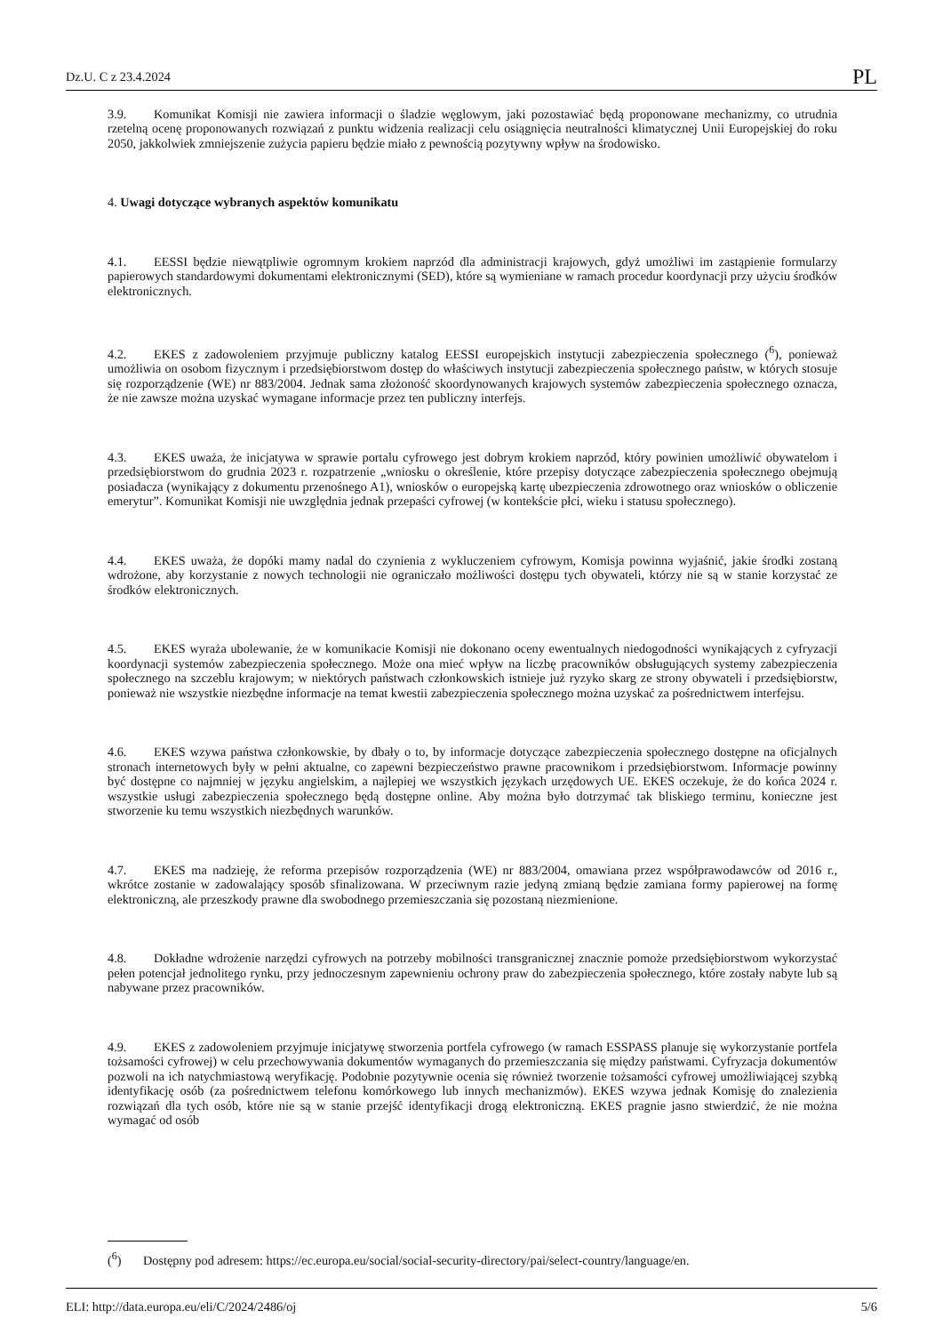Dz.U. C z 23.4.2024 PL
3.9. Komunikat Komisji nie zawiera informacji o śladzie węglowym, jaki pozostawiać będą proponowane mechanizmy, co utrudnia rzetelną ocenę proponowanych rozwiązań z punktu widzenia realizacji celu osiągnięcia neutralności klimatycznej Unii Europejskiej do roku 2050, jakkolwiek zmniejszenie zużycia papieru będzie miało z pewnością pozytywny wpływ na środowisko.
4. Uwagi dotyczące wybranych aspektów komunikatu
4.1. EESSI będzie niewątpliwie ogromnym krokiem naprzód dla administracji krajowych, gdyż umożliwi im zastąpienie formularzy papierowych standardowymi dokumentami elektronicznymi (SED), które są wymieniane w ramach procedur koordynacji przy użyciu środków elektronicznych.
4.2. EKES z zadowoleniem przyjmuje publiczny katalog EESSI europejskich instytucji zabezpieczenia społecznego (<sup>6</sup>), ponieważ umożliwia on osobom fizycznym i przedsiębiorstwom dostęp do właściwych instytucji zabezpieczenia społecznego państw, w których stosuje się rozporządzenie (WE) nr 883/2004. Jednak sama złożoność skoordynowanych krajowych systemów zabezpieczenia społecznego oznacza, że nie zawsze można uzyskać wymagane informacje przez ten publiczny interfejs.
4.3. EKES uważa, że inicjatywa w sprawie portalu cyfrowego jest dobrym krokiem naprzód, który powinien umożliwić obywatelom i przedsiębiorstwom do grudnia 2023 r. rozpatrzenie „wniosku o określenie, które przepisy dotyczące zabezpieczenia społecznego obejmują posiadacza (wynikający z dokumentu przenośnego A1), wniosków o europejską kartę ubezpieczenia zdrowotnego oraz wniosków o obliczenie emerytur”. Komunikat Komisji nie uwzględnia jednak przepaści cyfrowej (w kontekście płci, wieku i statusu społecznego).
4.4. EKES uważa, że dopóki mamy nadal do czynienia z wykluczeniem cyfrowym, Komisja powinna wyjaśnić, jakie środki zostaną wdrożone, aby korzystanie z nowych technologii nie ograniczało możliwości dostępu tych obywateli, którzy nie są w stanie korzystać ze środków elektronicznych.
4.5. EKES wyraża ubolewanie, że w komunikacie Komisji nie dokonano oceny ewentualnych niedogodności wynikających z cyfryzacji koordynacji systemów zabezpieczenia społecznego. Może ona mieć wpływ na liczbę pracowników obsługujących systemy zabezpieczenia społecznego na szczeblu krajowym; w niektórych państwach członkowskich istnieje już ryzyko skarg ze strony obywateli i przedsiębiorstw, ponieważ nie wszystkie niezbędne informacje na temat kwestii zabezpieczenia społecznego można uzyskać za pośrednictwem interfejsu.
4.6. EKES wzywa państwa członkowskie, by dbały o to, by informacje dotyczące zabezpieczenia społecznego dostępne na oficjalnych stronach internetowych były w pełni aktualne, co zapewni bezpieczeństwo prawne pracownikom i przedsiębiorstwom. Informacje powinny być dostępne co najmniej w języku angielskim, a najlepiej we wszystkich językach urzędowych UE. EKES oczekuje, że do końca 2024 r. wszystkie usługi zabezpieczenia społecznego będą dostępne online. Aby można było dotrzymać tak bliskiego terminu, konieczne jest stworzenie ku temu wszystkich niezbędnych warunków.
4.7. EKES ma nadzieję, że reforma przepisów rozporządzenia (WE) nr 883/2004, omawiana przez współprawodawców od 2016 r., wkrótce zostanie w zadowalający sposób sfinalizowana. W przeciwnym razie jedyną zmianą będzie zamiana formy papierowej na formę elektroniczną, ale przeszkody prawne dla swobodnego przemieszczania się pozostaną niezmienione.
4.8. Dokładne wdrożenie narzędzi cyfrowych na potrzeby mobilności transgranicznej znacznie pomoże przedsiębiorstwom wykorzystać pełen potencjał jednolitego rynku, przy jednoczesnym zapewnieniu ochrony praw do zabezpieczenia społecznego, które zostały nabyte lub są nabywane przez pracowników.
4.9. EKES z zadowoleniem przyjmuje inicjatywę stworzenia portfela cyfrowego (w ramach ESSPASS planuje się wykorzystanie portfela tożsamości cyfrowej) w celu przechowywania dokumentów wymaganych do przemieszczania się między państwami. Cyfryzacja dokumentów pozwoli na ich natychmiastową weryfikację. Podobnie pozytywnie ocenia się również tworzenie tożsamości cyfrowej umożliwiającej szybką identyfikację osób (za pośrednictwem telefonu komórkowego lub innych mechanizmów). EKES wzywa jednak Komisję do znalezienia rozwiązań dla tych osób, które nie są w stanie przejść identyfikacji drogą elektroniczną. EKES pragnie jasno stwierdzić, że nie można wymagać od osób
(<sup>6</sup>) Dostępny pod adresem: https://ec.europa.eu/social/social-security-directory/pai/select-country/language/en.
ELI: http://data.europa.eu/eli/C/2024/2486/oj 5/6